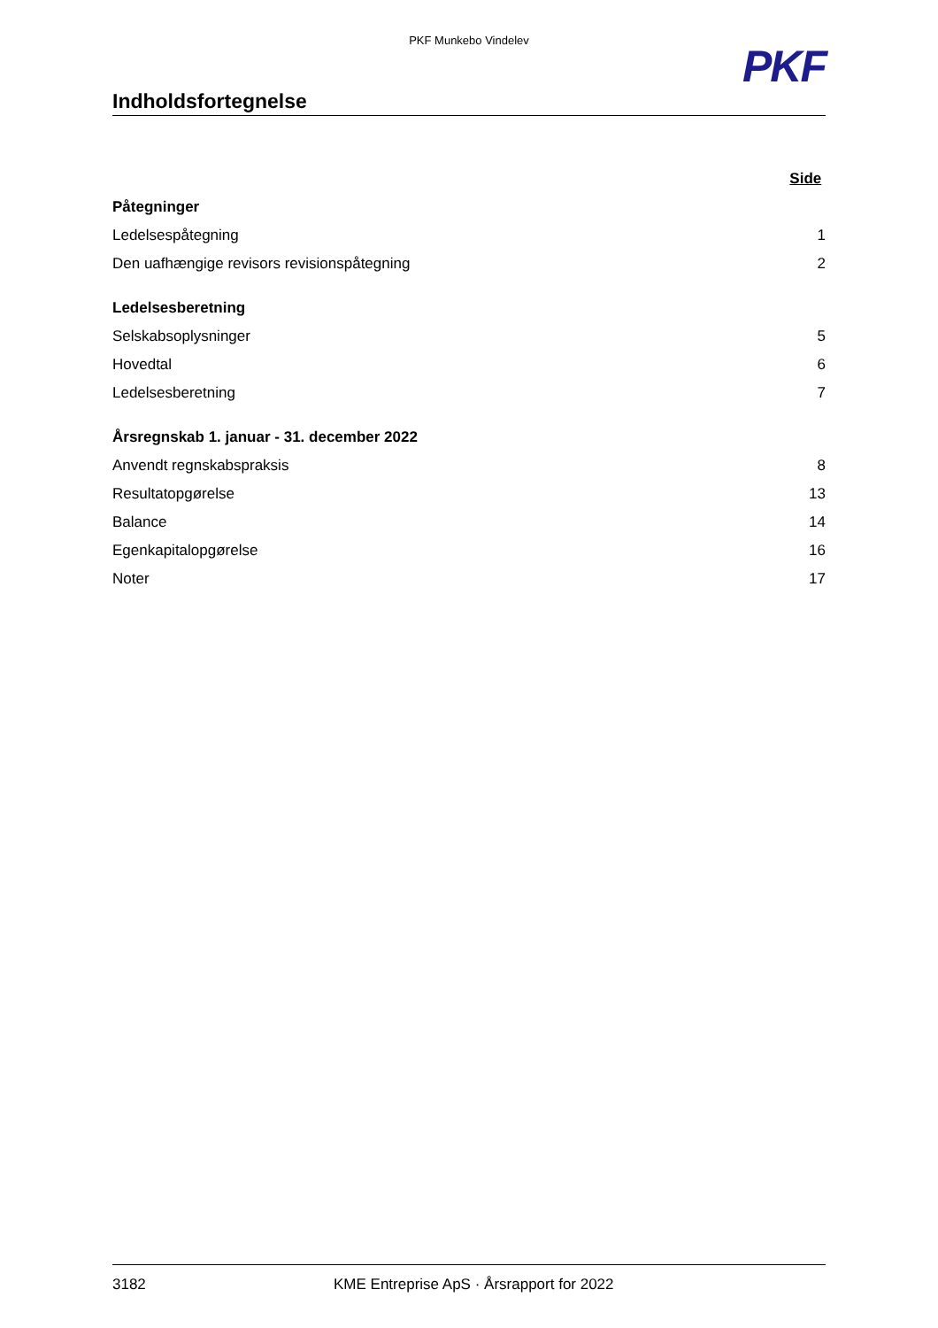PKF Munkebo Vindelev
Indholdsfortegnelse
PKF
| | Side |
| Påtegninger | |
| Ledelsespåtegning | 1 |
| Den uafhængige revisors revisionspåtegning | 2 |
| Ledelsesberetning | |
| Selskabsoplysninger | 5 |
| Hovedtal | 6 |
| Ledelsesberetning | 7 |
| Årsregnskab 1. januar - 31. december 2022 | |
| Anvendt regnskabspraksis | 8 |
| Resultatopgørelse | 13 |
| Balance | 14 |
| Egenkapitalopgørelse | 16 |
| Noter | 17 |
3182 KME Entreprise ApS · Årsrapport for 2022